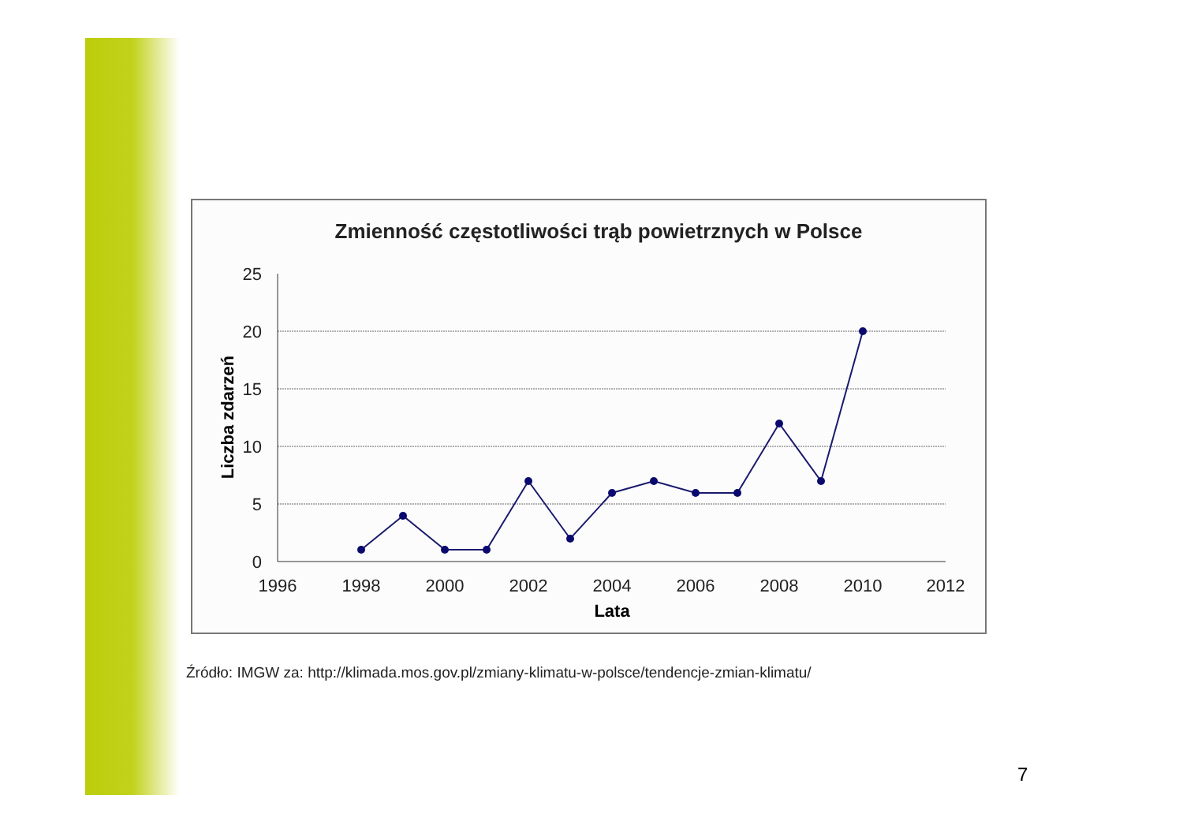Zmienność częstotliwości trąb powietrznych w Polsce
25
20
15
10
5
0
1996
1998
2000
2002
2004
2006
2008
2010
2012
Lata
Liczba zdarzeń
Źródło: IMGW za: http://klimada.mos.gov.pl/zmiany-klimatu-w-polsce/tendencje-zmian-klimatu/
7